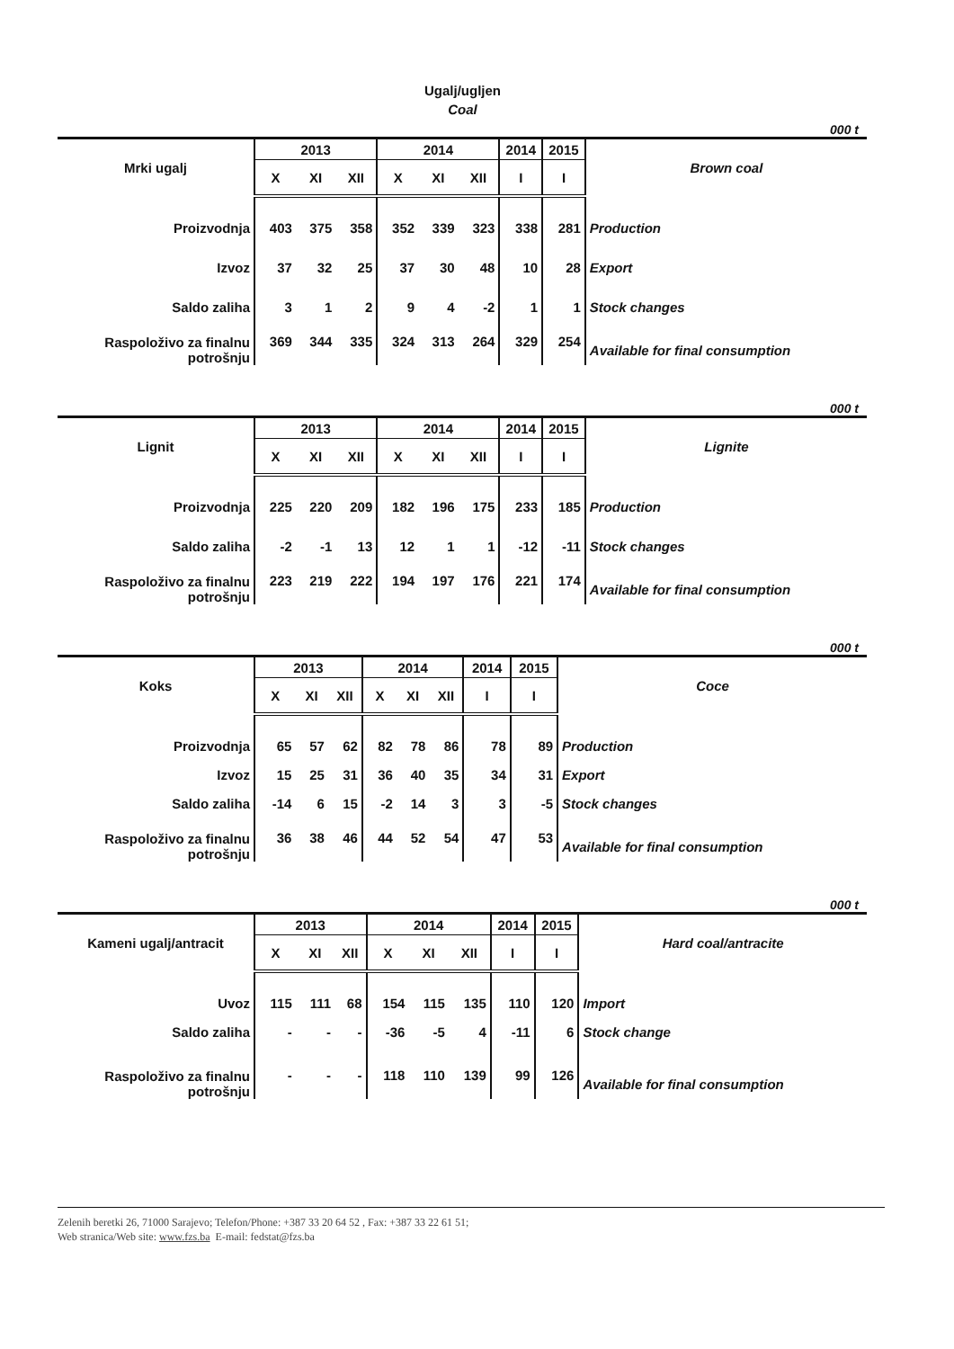Ugalj/ugljen
Coal
000 t
| Mrki ugalj | 2013 | | | 2014 | | | 2014 | 2015 | Brown coal |
| --- | --- | --- | --- | --- | --- | --- | --- | --- | --- |
| | X | XI | XII | X | XI | XII | I | I | |
| Proizvodnja | 403 | 375 | 358 | 352 | 339 | 323 | 338 | 281 | Production |
| Izvoz | 37 | 32 | 25 | 37 | 30 | 48 | 10 | 28 | Export |
| Saldo zaliha | 3 | 1 | 2 | 9 | 4 | -2 | 1 | 1 | Stock changes |
| Raspoloživo za finalnu potrošnju | 369 | 344 | 335 | 324 | 313 | 264 | 329 | 254 | Available for final consumption |
000 t
| Lignit | 2013 | | | 2014 | | | 2014 | 2015 | Lignite |
| --- | --- | --- | --- | --- | --- | --- | --- | --- | --- |
| | X | XI | XII | X | XI | XII | I | I | |
| Proizvodnja | 225 | 220 | 209 | 182 | 196 | 175 | 233 | 185 | Production |
| Saldo zaliha | -2 | -1 | 13 | 12 | 1 | 1 | -12 | -11 | Stock changes |
| Raspoloživo za finalnu potrošnju | 223 | 219 | 222 | 194 | 197 | 176 | 221 | 174 | Available for final consumption |
000 t
| Koks | 2013 | | | 2014 | | | 2014 | 2015 | Coce |
| --- | --- | --- | --- | --- | --- | --- | --- | --- | --- |
| | X | XI | XII | X | XI | XII | I | I | |
| Proizvodnja | 65 | 57 | 62 | 82 | 78 | 86 | 78 | 89 | Production |
| Izvoz | 15 | 25 | 31 | 36 | 40 | 35 | 34 | 31 | Export |
| Saldo zaliha | -14 | 6 | 15 | -2 | 14 | 3 | 3 | -5 | Stock changes |
| Raspoloživo za finalnu potrošnju | 36 | 38 | 46 | 44 | 52 | 54 | 47 | 53 | Available for final consumption |
000 t
| Kameni ugalj/antracit | 2013 | | | 2014 | | | 2014 | 2015 | Hard coal/antracite |
| --- | --- | --- | --- | --- | --- | --- | --- | --- | --- |
| | X | XI | XII | X | XI | XII | I | I | |
| Uvoz | 115 | 111 | 68 | 154 | 115 | 135 | 110 | 120 | Import |
| Saldo zaliha | - | - | - | -36 | -5 | 4 | -11 | 6 | Stock change |
| Raspoloživo za finalnu potrošnju | - | - | - | 118 | 110 | 139 | 99 | 126 | Available for final consumption |
Zelenih beretki 26, 71000 Sarajevo; Telefon/Phone: +387 33 20 64 52 , Fax: +387 33 22 61 51;
Web stranica/Web site: www.fzs.ba E-mail: fedstat@fzs.ba